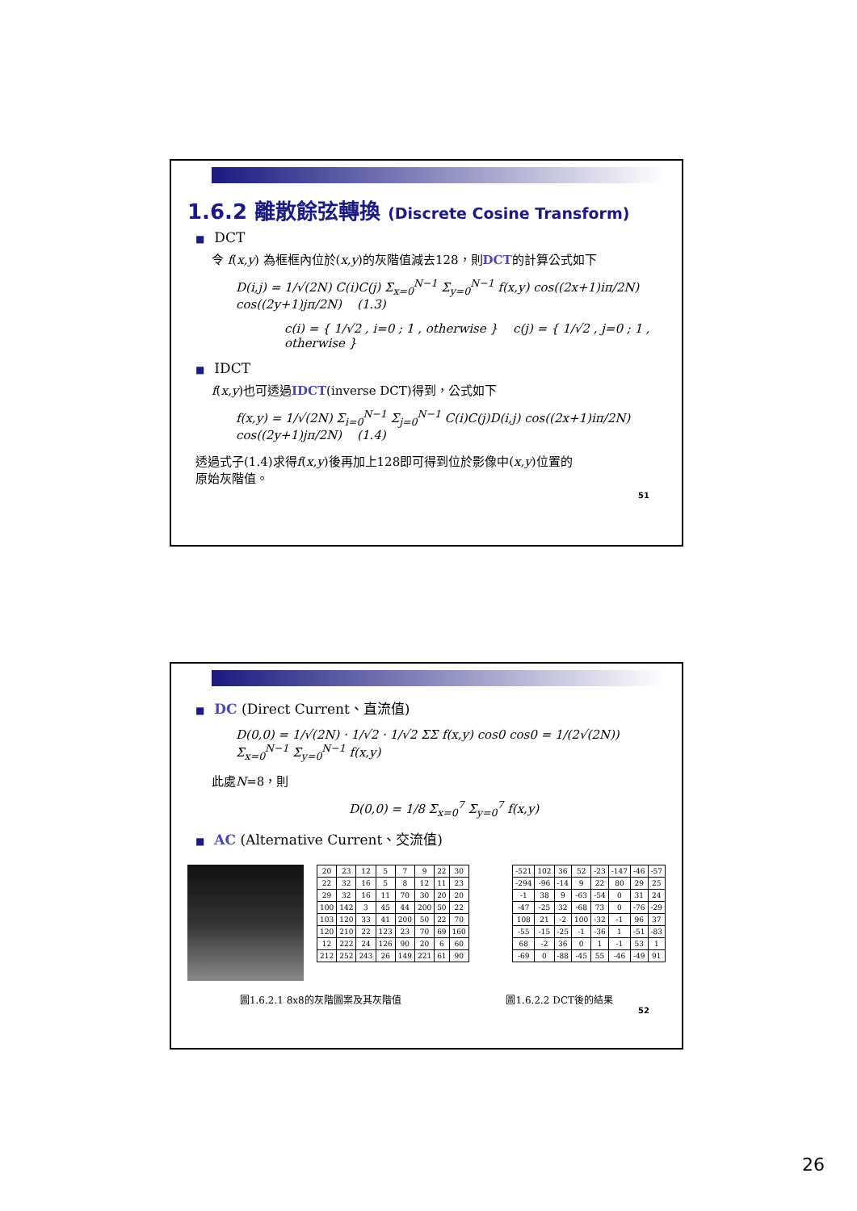1.6.2 離散餘弦轉換 (Discrete Cosine Transform)
■ DCT
令 f(x,y) 為框框內位於(x,y)的灰階值減去128，則DCT的計算公式如下
D(i,j) = 1/√(2N) C(i)C(j) Σ<sub>x=0</sub><sup>N−1</sup> Σ<sub>y=0</sub><sup>N−1</sup> f(x,y) cos((2x+1)iπ/2N) cos((2y+1)jπ/2N) (1.3)
c(i) = { 1/√2 , i=0 ; 1 , otherwise } c(j) = { 1/√2 , j=0 ; 1 , otherwise }
■ IDCT
f(x,y)也可透過IDCT(inverse DCT)得到，公式如下
f(x,y) = 1/√(2N) Σ<sub>i=0</sub><sup>N−1</sup> Σ<sub>j=0</sub><sup>N−1</sup> C(i)C(j)D(i,j) cos((2x+1)iπ/2N) cos((2y+1)jπ/2N) (1.4)
透過式子(1.4)求得f(x,y)後再加上128即可得到位於影像中(x,y)位置的原始灰階值。
51
■ DC (Direct Current、直流值)
D(0,0) = 1/√(2N) · 1/√2 · 1/√2 ΣΣ f(x,y) cos0 cos0 = 1/(2√(2N)) Σ<sub>x=0</sub><sup>N−1</sup> Σ<sub>y=0</sub><sup>N−1</sup> f(x,y)
此處N=8，則
D(0,0) = 1/8 Σ<sub>x=0</sub><sup>7</sup> Σ<sub>y=0</sub><sup>7</sup> f(x,y)
■ AC (Alternative Current、交流值)
| 20 | 23 | 12 | 5 | 7 | 9 | 22 | 30 |
| 22 | 32 | 16 | 5 | 8 | 12 | 11 | 23 |
| 29 | 32 | 16 | 11 | 70 | 30 | 20 | 20 |
| 100 | 142 | 3 | 45 | 44 | 200 | 50 | 22 |
| 103 | 120 | 33 | 41 | 200 | 50 | 22 | 70 |
| 120 | 210 | 22 | 123 | 23 | 70 | 69 | 160 |
| 12 | 222 | 24 | 126 | 90 | 20 | 6 | 60 |
| 212 | 252 | 243 | 26 | 149 | 221 | 61 | 90 |
| -521 | 102 | 36 | 52 | -23 | -147 | -46 | -57 |
| -294 | -96 | -14 | 9 | 22 | 80 | 29 | 25 |
| -1 | 38 | 9 | -63 | -54 | 0 | 31 | 24 |
| -47 | -25 | 32 | -68 | 73 | 0 | -76 | -29 |
| 108 | 21 | -2 | 100 | -32 | -1 | 96 | 37 |
| -55 | -15 | -25 | -1 | -36 | 1 | -51 | -83 |
| 68 | -2 | 36 | 0 | 1 | -1 | 53 | 1 |
| -69 | 0 | -88 | -45 | 55 | -46 | -49 | 91 |
圖1.6.2.1 8x8的灰階圖案及其灰階值 圖1.6.2.2 DCT後的結果
52
26